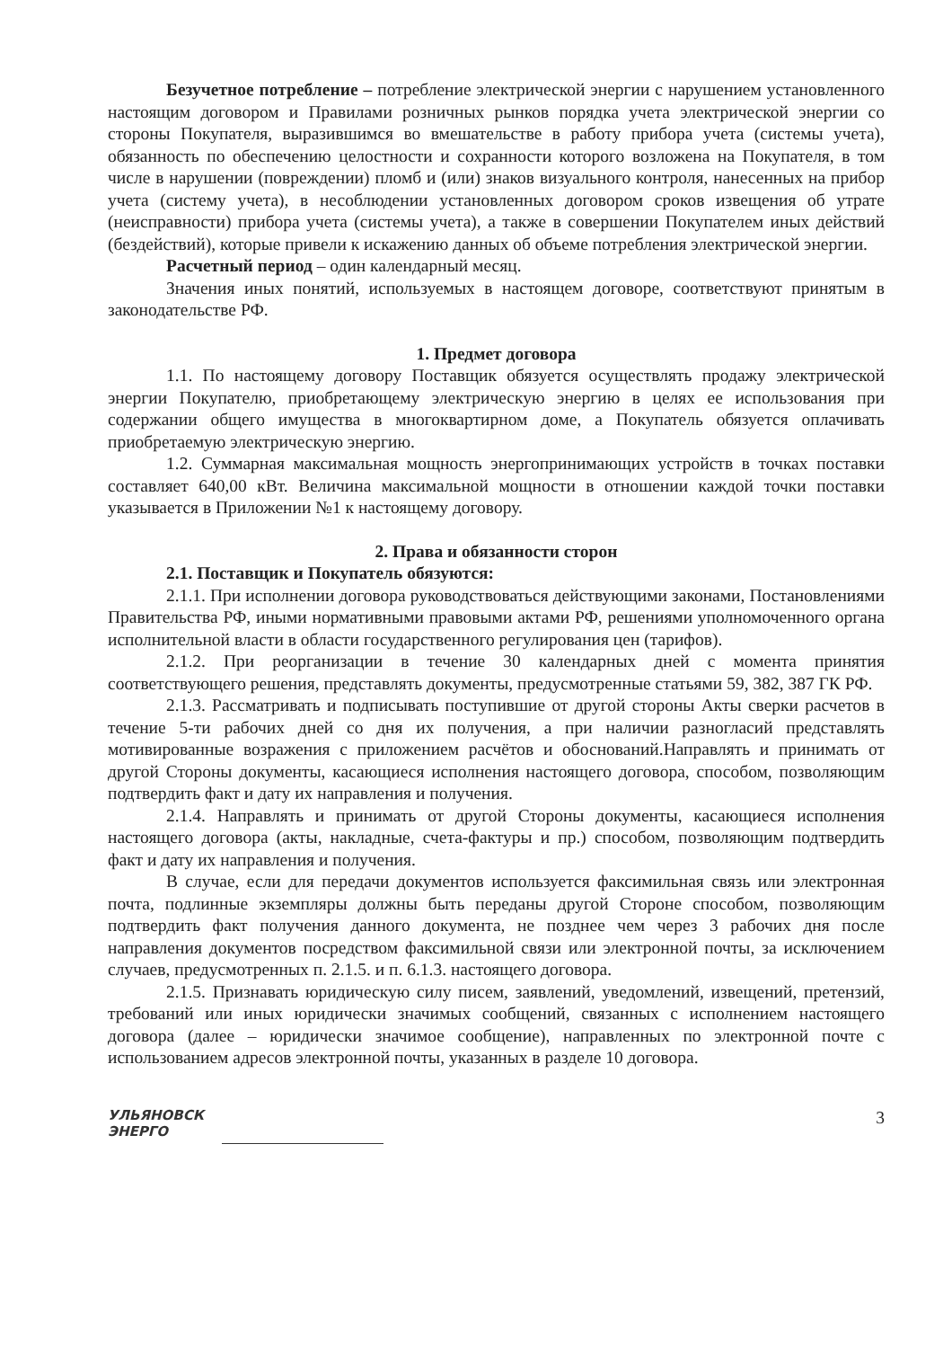Безучетное потребление – потребление электрической энергии с нарушением установленного настоящим договором и Правилами розничных рынков порядка учета электрической энергии со стороны Покупателя, выразившимся во вмешательстве в работу прибора учета (системы учета), обязанность по обеспечению целостности и сохранности которого возложена на Покупателя, в том числе в нарушении (повреждении) пломб и (или) знаков визуального контроля, нанесенных на прибор учета (систему учета), в несоблюдении установленных договором сроков извещения об утрате (неисправности) прибора учета (системы учета), а также в совершении Покупателем иных действий (бездействий), которые привели к искажению данных об объеме потребления электрической энергии.
Расчетный период – один календарный месяц.
Значения иных понятий, используемых в настоящем договоре, соответствуют принятым в законодательстве РФ.
1. Предмет договора
1.1. По настоящему договору Поставщик обязуется осуществлять продажу электрической энергии Покупателю, приобретающему электрическую энергию в целях ее использования при содержании общего имущества в многоквартирном доме, а Покупатель обязуется оплачивать приобретаемую электрическую энергию.
1.2. Суммарная максимальная мощность энергопринимающих устройств в точках поставки составляет 640,00 кВт. Величина максимальной мощности в отношении каждой точки поставки указывается в Приложении №1 к настоящему договору.
2. Права и обязанности сторон
2.1. Поставщик и Покупатель обязуются:
2.1.1. При исполнении договора руководствоваться действующими законами, Постановлениями Правительства РФ, иными нормативными правовыми актами РФ, решениями уполномоченного органа исполнительной власти в области государственного регулирования цен (тарифов).
2.1.2. При реорганизации в течение 30 календарных дней с момента принятия соответствующего решения, представлять документы, предусмотренные статьями 59, 382, 387 ГК РФ.
2.1.3. Рассматривать и подписывать поступившие от другой стороны Акты сверки расчетов в течение 5-ти рабочих дней со дня их получения, а при наличии разногласий представлять мотивированные возражения с приложением расчётов и обоснований.Направлять и принимать от другой Стороны документы, касающиеся исполнения настоящего договора, способом, позволяющим подтвердить факт и дату их направления и получения.
2.1.4. Направлять и принимать от другой Стороны документы, касающиеся исполнения настоящего договора (акты, накладные, счета-фактуры и пр.) способом, позволяющим подтвердить факт и дату их направления и получения.
В случае, если для передачи документов используется факсимильная связь или электронная почта, подлинные экземпляры должны быть переданы другой Стороне способом, позволяющим подтвердить факт получения данного документа, не позднее чем через 3 рабочих дня после направления документов посредством факсимильной связи или электронной почты, за исключением случаев, предусмотренных п. 2.1.5. и п. 6.1.3. настоящего договора.
2.1.5. Признавать юридическую силу писем, заявлений, уведомлений, извещений, претензий, требований или иных юридически значимых сообщений, связанных с исполнением настоящего договора (далее – юридически значимое сообщение), направленных по электронной почте с использованием адресов электронной почты, указанных в разделе 10 договора.
УЛЬЯНОВСК
ЭНЕРГО
3